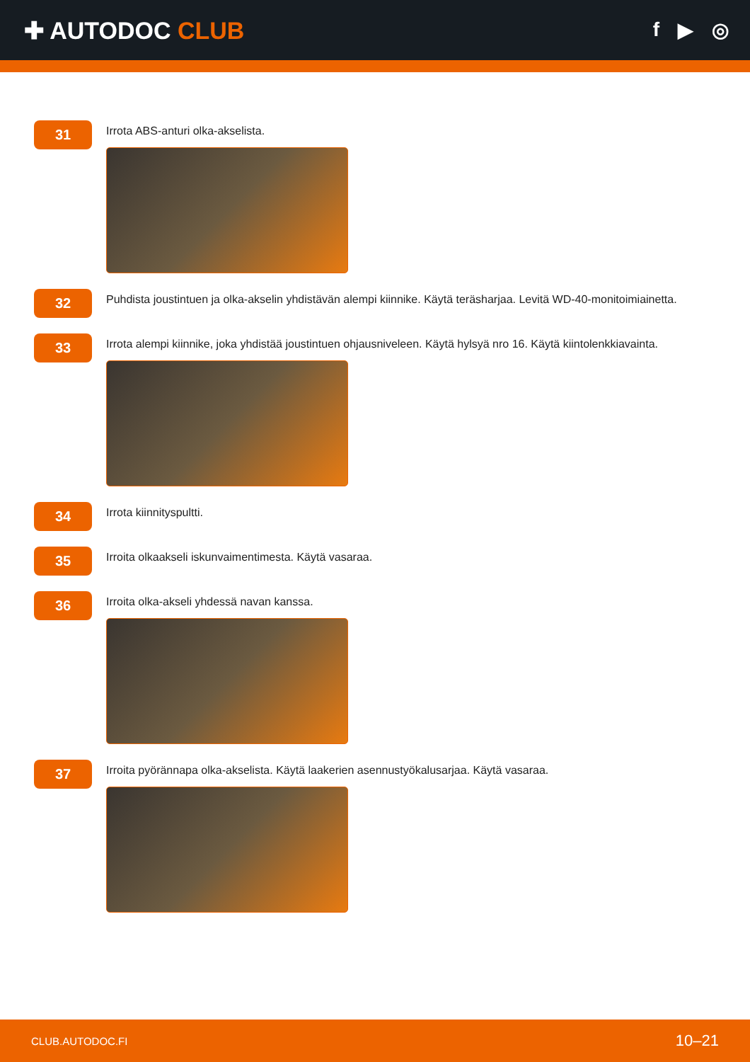✚ AUTODOC CLUB
f ▶ ◎
31
Irrota ABS-anturi olka-akselista.
32
Puhdista joustintuen ja olka-akselin yhdistävän alempi kiinnike. Käytä teräsharjaa. Levitä WD-40-monitoimiainetta.
33
Irrota alempi kiinnike, joka yhdistää joustintuen ohjausniveleen. Käytä hylsyä nro 16. Käytä kiintolenkkiavainta.
34
Irrota kiinnityspultti.
35
Irroita olkaakseli iskunvaimentimesta. Käytä vasaraa.
36
Irroita olka-akseli yhdessä navan kanssa.
37
Irroita pyörännapa olka-akselista. Käytä laakerien asennustyökalusarjaa. Käytä vasaraa.
CLUB.AUTODOC.FI 10–21